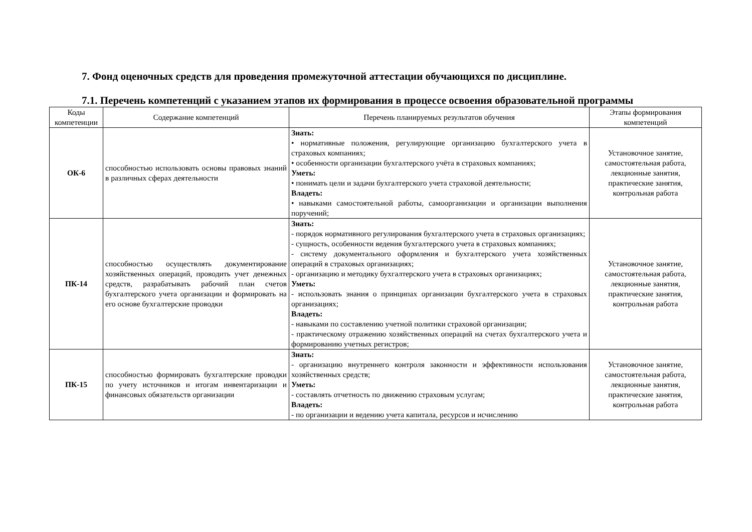7. Фонд оценочных средств для проведения промежуточной аттестации обучающихся по дисциплине.
7.1. Перечень компетенций с указанием этапов их формирования в процессе освоения образовательной программы
| Коды компетенции | Содержание компетенций | Перечень планируемых результатов обучения | Этапы формирования компетенций |
| --- | --- | --- | --- |
| ОК-6 | способностью использовать основы правовых знаний в различных сферах деятельности | Знать: • нормативные положения, регулирующие организацию бухгалтерского учета в страховых компаниях; • особенности организации бухгалтерского учёта в страховых компаниях; Уметь: • понимать цели и задачи бухгалтерского учета страховой деятельности; Владеть: • навыками самостоятельной работы, самоорганизации и организации выполнения поручений; | Установочное занятие, самостоятельная работа, лекционные занятия, практические занятия, контрольная работа |
| ПК-14 | способностью осуществлять документирование хозяйственных операций, проводить учет денежных средств, разрабатывать рабочий план счетов бухгалтерского учета организации и формировать на его основе бухгалтерские проводки | Знать: - порядок нормативного регулирования бухгалтерского учета в страховых организациях; - сущность, особенности ведения бухгалтерского учета в страховых компаниях; - систему документального оформления и бухгалтерского учета хозяйственных операций в страховых организациях; - организацию и методику бухгалтерского учета в страховых организациях; Уметь: - использовать знания о принципах организации бухгалтерского учета в страховых организациях; Владеть: - навыками по составлению учетной политики страховой организации; - практическому отражению хозяйственных операций на счетах бухгалтерского учета и формированию учетных регистров; | Установочное занятие, самостоятельная работа, лекционные занятия, практические занятия, контрольная работа |
| ПК-15 | способностью формировать бухгалтерские проводки по учету источников и итогам инвентаризации и финансовых обязательств организации | Знать: - организацию внутреннего контроля законности и эффективности использования хозяйственных средств; Уметь: - составлять отчетность по движению страховым услугам; Владеть: - по организации и ведению учета капитала, ресурсов и исчислению | Установочное занятие, самостоятельная работа, лекционные занятия, практические занятия, контрольная работа |